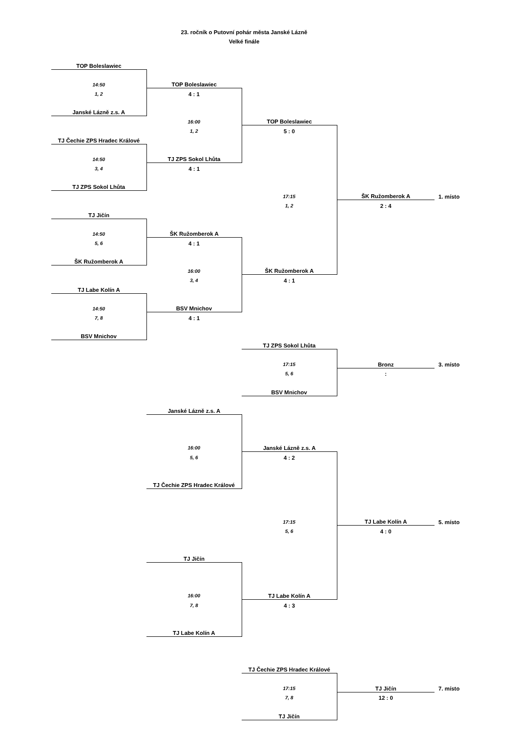23. ročník o Putovní pohár města Janské Lázně
Velké finále
| TOP Boleslawiec | | | | |
| 14:50 | TOP Boleslawiec | | | |
| 1, 2 | 4 : 1 | | | |
| Janské Lázně z.s. A | | | | |
| | 16:00 | TOP Boleslawiec | | |
| | 1, 2 | 5 : 0 | | |
| TJ Čechie ZPS Hradec Králové | | | | |
| 14:50 | TJ ZPS Sokol Lhůta | | | |
| 3, 4 | 4 : 1 | | | |
| TJ ZPS Sokol Lhůta | | | | |
| | | 17:15 | ŠK Ružomberok A | 1. místo |
| | | 1, 2 | 2 : 4 | |
| TJ Jičín | | | | |
| 14:50 | ŠK Ružomberok A | | | |
| 5, 6 | 4 : 1 | | | |
| ŠK Ružomberok A | | | | |
| | 16:00 | ŠK Ružomberok A | | |
| | 3, 4 | 4 : 1 | | |
| TJ Labe Kolín A | | | | |
| 14:50 | BSV Mnichov | | | |
| 7, 8 | 4 : 1 | | | |
| BSV Mnichov | | | | |
| | | TJ ZPS Sokol Lhůta | | |
| | | 17:15 | Bronz | 3. místo |
| | | 5, 6 | : | |
| | | BSV Mnichov | | |
| | Janské Lázně z.s. A | | | |
| | 16:00 | Janské Lázně z.s. A | | |
| | 5, 6 | 4 : 2 | | |
| | TJ Čechie ZPS Hradec Králové | | | |
| | | 17:15 | TJ Labe Kolín A | 5. místo |
| | | 5, 6 | 4 : 0 | |
| | TJ Jičín | | | |
| | 16:00 | TJ Labe Kolín A | | |
| | 7, 8 | 4 : 3 | | |
| | TJ Labe Kolín A | | | |
| | | TJ Čechie ZPS Hradec Králové | | |
| | | 17:15 | TJ Jičín | 7. místo |
| | | 7, 8 | 12 : 0 | |
| | | TJ Jičín | | |